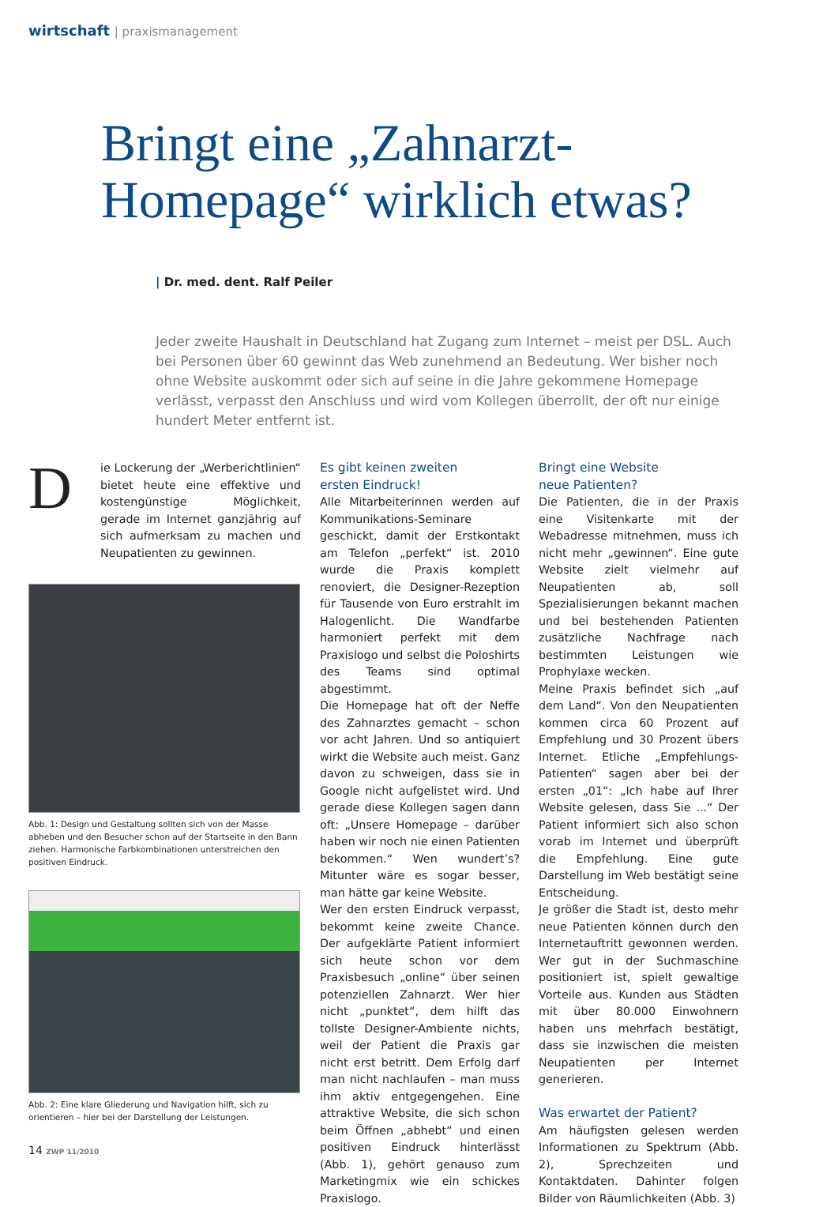wirtschaft | praxismanagement
Bringt eine „Zahnarzt-
Homepage“ wirklich etwas?
| Dr. med. dent. Ralf Peiler
Jeder zweite Haushalt in Deutschland hat Zugang zum Internet – meist per DSL. Auch bei Personen über 60 gewinnt das Web zunehmend an Bedeutung. Wer bisher noch ohne Website auskommt oder sich auf seine in die Jahre gekommene Homepage verlässt, verpasst den Anschluss und wird vom Kollegen überrollt, der oft nur einige hundert Meter entfernt ist.
Die Lockerung der „Werberichtlinien“ bietet heute eine effektive und kostengünstige Möglichkeit, gerade im Internet ganzjährig auf sich aufmerksam zu machen und Neupatienten zu gewinnen.
Abb. 1: Design und Gestaltung sollten sich von der Masse abheben und den Besucher schon auf der Startseite in den Bann ziehen. Harmonische Farbkombinationen unterstreichen den positiven Eindruck.
Abb. 2: Eine klare Gliederung und Navigation hilft, sich zu orientieren – hier bei der Darstellung der Leistungen.
Es gibt keinen zweiten
ersten Eindruck!
Alle Mitarbeiterinnen werden auf Kommunikations-Seminare geschickt, damit der Erstkontakt am Telefon „perfekt“ ist. 2010 wurde die Praxis komplett renoviert, die Designer-Rezeption für Tausende von Euro erstrahlt im Halogenlicht. Die Wandfarbe harmoniert perfekt mit dem Praxislogo und selbst die Poloshirts des Teams sind optimal abgestimmt.
Die Homepage hat oft der Neffe des Zahnarztes gemacht – schon vor acht Jahren. Und so antiquiert wirkt die Website auch meist. Ganz davon zu schweigen, dass sie in Google nicht aufgelistet wird. Und gerade diese Kollegen sagen dann oft: „Unsere Homepage – darüber haben wir noch nie einen Patienten bekommen.“ Wen wundert’s? Mitunter wäre es sogar besser, man hätte gar keine Website.
Wer den ersten Eindruck verpasst, bekommt keine zweite Chance. Der aufgeklärte Patient informiert sich heute schon vor dem Praxisbesuch „online“ über seinen potenziellen Zahnarzt. Wer hier nicht „punktet“, dem hilft das tollste Designer-Ambiente nichts, weil der Patient die Praxis gar nicht erst betritt. Dem Erfolg darf man nicht nachlaufen – man muss ihm aktiv entgegengehen. Eine attraktive Website, die sich schon beim Öffnen „abhebt“ und einen positiven Eindruck hinterlässt (Abb. 1), gehört genauso zum Marketingmix wie ein schickes Praxislogo.
Bringt eine Website
neue Patienten?
Die Patienten, die in der Praxis eine Visitenkarte mit der Webadresse mitnehmen, muss ich nicht mehr „gewinnen“. Eine gute Website zielt vielmehr auf Neupatienten ab, soll Spezialisierungen bekannt machen und bei bestehenden Patienten zusätzliche Nachfrage nach bestimmten Leistungen wie Prophylaxe wecken.
Meine Praxis befindet sich „auf dem Land“. Von den Neupatienten kommen circa 60 Prozent auf Empfehlung und 30 Prozent übers Internet. Etliche „Empfehlungs-Patienten“ sagen aber bei der ersten „01“: „Ich habe auf Ihrer Website gelesen, dass Sie ...“ Der Patient informiert sich also schon vorab im Internet und überprüft die Empfehlung. Eine gute Darstellung im Web bestätigt seine Entscheidung.
Je größer die Stadt ist, desto mehr neue Patienten können durch den Internetauftritt gewonnen werden. Wer gut in der Suchmaschine positioniert ist, spielt gewaltige Vorteile aus. Kunden aus Städten mit über 80.000 Einwohnern haben uns mehrfach bestätigt, dass sie inzwischen die meisten Neupatienten per Internet generieren.
Was erwartet der Patient?
Am häufigsten gelesen werden Informationen zu Spektrum (Abb. 2), Sprechzeiten und Kontaktdaten. Dahinter folgen Bilder von Räumlichkeiten (Abb. 3)
14 ZWP 11/2010